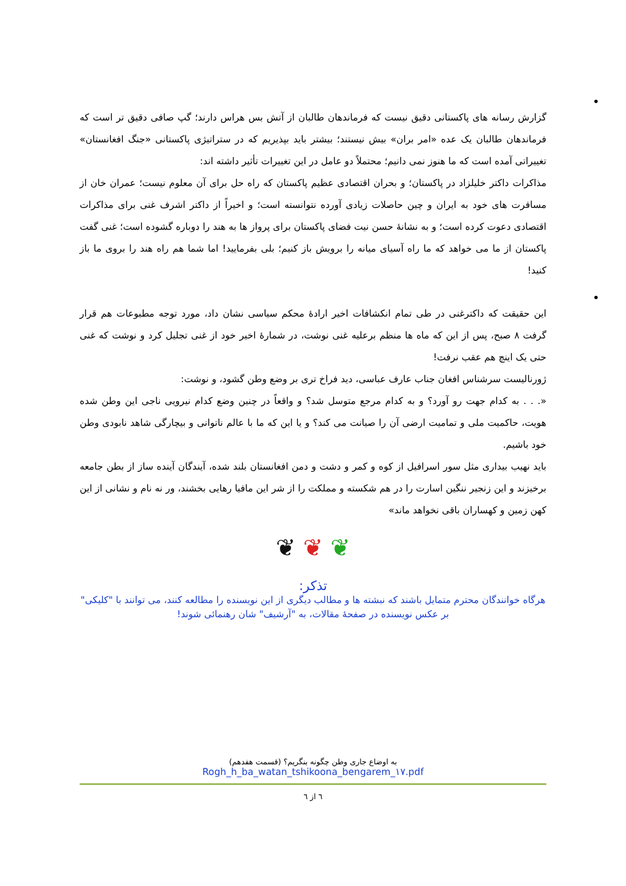•
گزارش رسانه های پاکستانی دقیق نیست که فرماندهان طالبان از آتش بس هراس دارند؛ گپ صافی دقیق تر است که فرماندهان طالبان یک عده «امر بران» بیش نیستند؛ بیشتر باید بپذیریم که در ستراتیژی پاکستانی «جنگ افغانستان» تغییراتی آمده است که ما هنوز نمی دانیم؛ محتملاً دو عامل در این تغییرات تأثیر داشته اند:
مذاکرات داکتر خلیلزاد در پاکستان؛ و بحران اقتصادی عظیم پاکستان که راه حل برای آن معلوم نیست؛ عمران خان از مسافرت های خود به ایران و چین حاصلات زیادی آورده نتوانسته است؛ و اخیراً از داکتر اشرف غنی برای مذاکرات اقتصادی دعوت کرده است؛ و به نشانۀ حسن نیت فضای پاکستان برای پرواز ها به هند را دوباره گشوده است؛ غنی گفت پاکستان از ما می خواهد که ما راه آسیای میانه را برویش باز کنیم؛ بلی بفرمایید! اما شما هم راه هند را بروی ما باز کنید!
•
این حقیقت که داکترغنی در طی تمام انکشافات اخیر ارادۀ محکم سیاسی نشان داد، مورد توجه مطبوعات هم قرار گرفت ۸ صبح، پس از این که ماه ها منظم برعلیه غنی نوشت، در شمارۀ اخیر خود از غنی تجلیل کرد و نوشت که غنی حتی یک اینچ هم عقب نرفت!
ژورنالیست سرشناس افغان جناب عارف عباسی، دید فراخ تری بر وضع وطن گشود، و نوشت:
«. . . به کدام جهت رو آورد؟ و به کدام مرجع متوسل شد؟ و واقعاً در چنین وضع کدام نیرویی ناجی این وطن شده هویت، حاکمیت ملی و تمامیت ارضی آن را صیانت می کند؟ و یا این که ما با عالم ناتوانی و بیچارگی شاهد نابودی وطن خود باشیم.
باید نهیب بیداری مثل سور اسرافیل از کوه و کمر و دشت و دمن افغانستان بلند شده، آیندگان آینده ساز از بطن جامعه برخیزند و این زنجیر ننگین اسارت را در هم شکسته و مملکت را از شر این مافیا رهایی بخشند، ور نه نام و نشانی از این کهن زمین و کهساران باقی نخواهد ماند»
❦ ❦ ❦
تذکر:
هرگاه خوانندگان محترم متمایل باشند که نبشته ها و مطالب دیگری از این نویسنده را مطالعه کنند، می توانند با "کلیکی" بر عکس نویسنده در صفحۀ مقالات، به "آرشیف" شان رهنمائی شوند!
به اوضاع جاری وطن چگونه بنگریم؟ (قسمت هفدهم)
Rogh_h_ba_watan_tshikoona_bengarem_۱۷.pdf
٦ از ٦